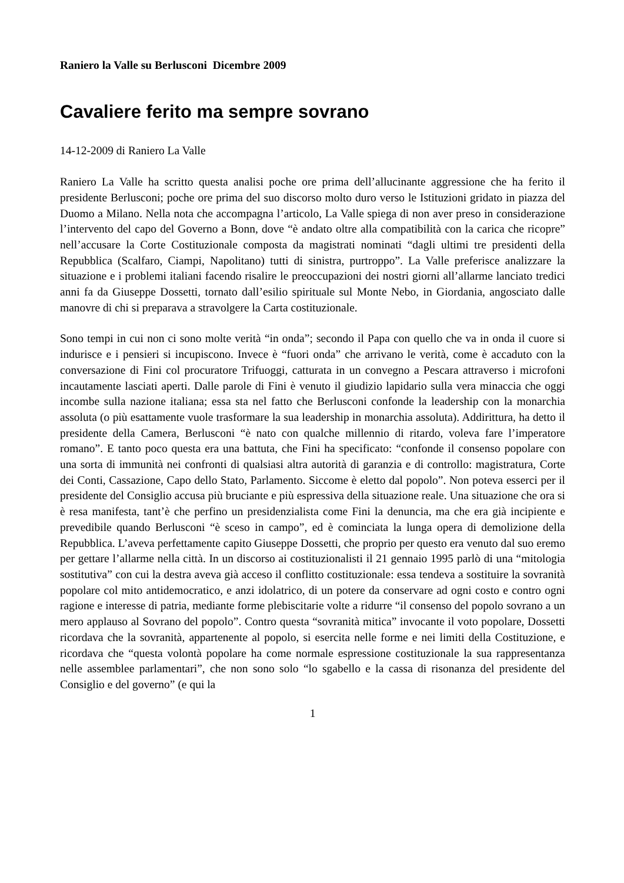Raniero la Valle su Berlusconi Dicembre 2009
Cavaliere ferito ma sempre sovrano
14-12-2009 di Raniero La Valle
Raniero La Valle ha scritto questa analisi poche ore prima dell’allucinante aggressione che ha ferito il presidente Berlusconi; poche ore prima del suo discorso molto duro verso le Istituzioni gridato in piazza del Duomo a Milano. Nella nota che accompagna l’articolo, La Valle spiega di non aver preso in considerazione l’intervento del capo del Governo a Bonn, dove “è andato oltre alla compatibilità con la carica che ricopre” nell’accusare la Corte Costituzionale composta da magistrati nominati “dagli ultimi tre presidenti della Repubblica (Scalfaro, Ciampi, Napolitano) tutti di sinistra, purtroppo”. La Valle preferisce analizzare la situazione e i problemi italiani facendo risalire le preoccupazioni dei nostri giorni all’allarme lanciato tredici anni fa da Giuseppe Dossetti, tornato dall’esilio spirituale sul Monte Nebo, in Giordania, angosciato dalle manovre di chi si preparava a stravolgere la Carta costituzionale.
Sono tempi in cui non ci sono molte verità “in onda”; secondo il Papa con quello che va in onda il cuore si indurisce e i pensieri si incupiscono. Invece è “fuori onda” che arrivano le verità, come è accaduto con la conversazione di Fini col procuratore Trifuoggi, catturata in un convegno a Pescara attraverso i microfoni incautamente lasciati aperti. Dalle parole di Fini è venuto il giudizio lapidario sulla vera minaccia che oggi incombe sulla nazione italiana; essa sta nel fatto che Berlusconi confonde la leadership con la monarchia assoluta (o più esattamente vuole trasformare la sua leadership in monarchia assoluta). Addirittura, ha detto il presidente della Camera, Berlusconi “è nato con qualche millennio di ritardo, voleva fare l’imperatore romano”. E tanto poco questa era una battuta, che Fini ha specificato: “confonde il consenso popolare con una sorta di immunità nei confronti di qualsiasi altra autorità di garanzia e di controllo: magistratura, Corte dei Conti, Cassazione, Capo dello Stato, Parlamento. Siccome è eletto dal popolo”. Non poteva esserci per il presidente del Consiglio accusa più bruciante e più espressiva della situazione reale. Una situazione che ora si è resa manifesta, tant’è che perfino un presidenzialista come Fini la denuncia, ma che era già incipiente e prevedibile quando Berlusconi “è sceso in campo”, ed è cominciata la lunga opera di demolizione della Repubblica. L’aveva perfettamente capito Giuseppe Dossetti, che proprio per questo era venuto dal suo eremo per gettare l’allarme nella città. In un discorso ai costituzionalisti il 21 gennaio 1995 parlò di una “mitologia sostitutiva” con cui la destra aveva già acceso il conflitto costituzionale: essa tendeva a sostituire la sovranità popolare col mito antidemocratico, e anzi idolatrico, di un potere da conservare ad ogni costo e contro ogni ragione e interesse di patria, mediante forme plebiscitarie volte a ridurre “il consenso del popolo sovrano a un mero applauso al Sovrano del popolo”. Contro questa “sovranità mitica” invocante il voto popolare, Dossetti ricordava che la sovranità, appartenente al popolo, si esercita nelle forme e nei limiti della Costituzione, e ricordava che “questa volontà popolare ha come normale espressione costituzionale la sua rappresentanza nelle assemblee parlamentari”, che non sono solo “lo sgabello e la cassa di risonanza del presidente del Consiglio e del governo” (e qui la
1